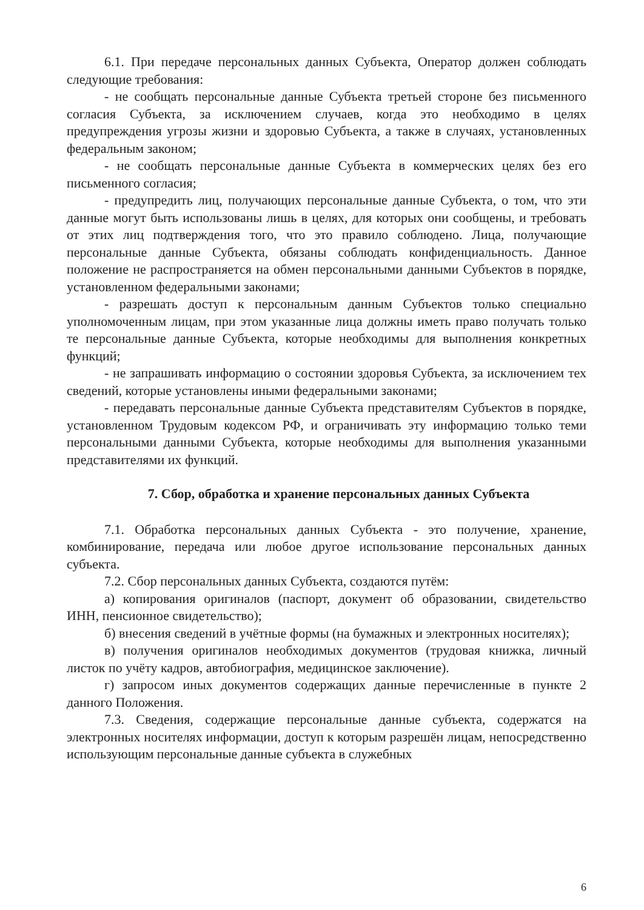6.1. При передаче персональных данных Субъекта, Оператор должен соблюдать следующие требования:
- не сообщать персональные данные Субъекта третьей стороне без письменного согласия Субъекта, за исключением случаев, когда это необходимо в целях предупреждения угрозы жизни и здоровью Субъекта, а также в случаях, установленных федеральным законом;
- не сообщать персональные данные Субъекта в коммерческих целях без его письменного согласия;
- предупредить лиц, получающих персональные данные Субъекта, о том, что эти данные могут быть использованы лишь в целях, для которых они сообщены, и требовать от этих лиц подтверждения того, что это правило соблюдено. Лица, получающие персональные данные Субъекта, обязаны соблюдать конфиденциальность. Данное положение не распространяется на обмен персональными данными Субъектов в порядке, установленном федеральными законами;
- разрешать доступ к персональным данным Субъектов только специально уполномоченным лицам, при этом указанные лица должны иметь право получать только те персональные данные Субъекта, которые необходимы для выполнения конкретных функций;
- не запрашивать информацию о состоянии здоровья Субъекта, за исключением тех сведений, которые установлены иными федеральными законами;
- передавать персональные данные Субъекта представителям Субъектов в порядке, установленном Трудовым кодексом РФ, и ограничивать эту информацию только теми персональными данными Субъекта, которые необходимы для выполнения указанными представителями их функций.
7. Сбор, обработка и хранение персональных данных Субъекта
7.1. Обработка персональных данных Субъекта - это получение, хранение, комбинирование, передача или любое другое использование персональных данных субъекта.
7.2. Сбор персональных данных Субъекта, создаются путём:
а) копирования оригиналов (паспорт, документ об образовании, свидетельство ИНН, пенсионное свидетельство);
б) внесения сведений в учётные формы (на бумажных и электронных носителях);
в) получения оригиналов необходимых документов (трудовая книжка, личный листок по учёту кадров, автобиография, медицинское заключение).
г) запросом иных документов содержащих данные перечисленные в пункте 2 данного Положения.
7.3. Сведения, содержащие персональные данные субъекта, содержатся на электронных носителях информации, доступ к которым разрешён лицам, непосредственно использующим персональные данные субъекта в служебных
6